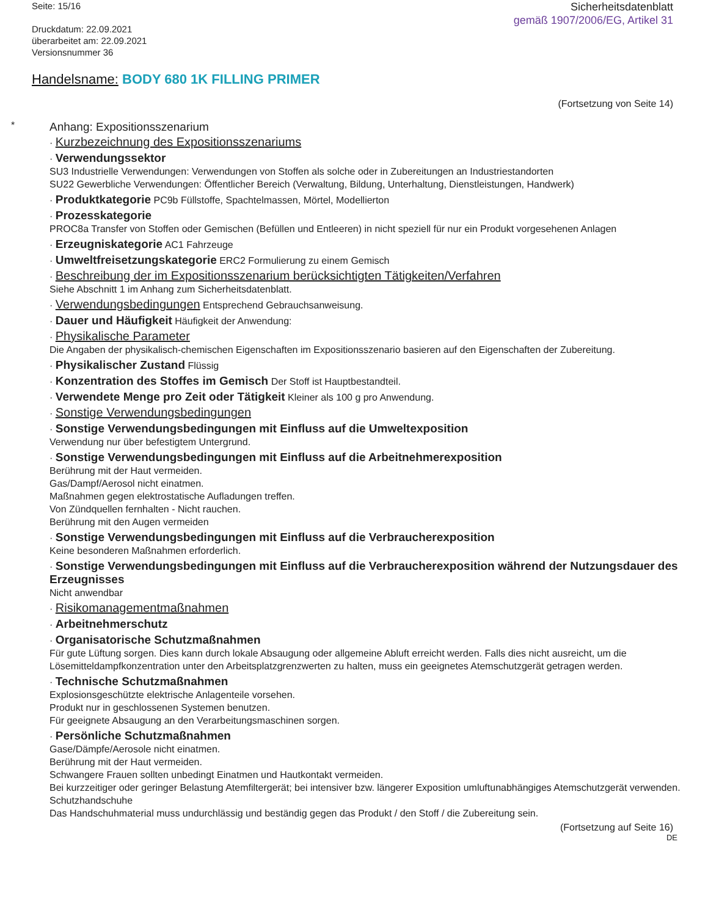Seite: 15/16
Druckdatum: 22.09.2021
überarbeitet am: 22.09.2021
Versionsnummer 36
Sicherheitsdatenblatt
gemäß 1907/2006/EG, Artikel 31
Handelsname: BODY 680 1K FILLING PRIMER
(Fortsetzung von Seite 14)
*
Anhang: Expositionsszenarium
· Kurzbezeichnung des Expositionsszenariums
· Verwendungssektor
SU3 Industrielle Verwendungen: Verwendungen von Stoffen als solche oder in Zubereitungen an Industriestandorten
SU22 Gewerbliche Verwendungen: Öffentlicher Bereich (Verwaltung, Bildung, Unterhaltung, Dienstleistungen, Handwerk)
· Produktkategorie PC9b Füllstoffe, Spachtelmassen, Mörtel, Modellierton
· Prozesskategorie
PROC8a Transfer von Stoffen oder Gemischen (Befüllen und Entleeren) in nicht speziell für nur ein Produkt vorgesehenen Anlagen
· Erzeugniskategorie AC1 Fahrzeuge
· Umweltfreisetzungskategorie ERC2 Formulierung zu einem Gemisch
· Beschreibung der im Expositionsszenarium berücksichtigten Tätigkeiten/Verfahren
Siehe Abschnitt 1 im Anhang zum Sicherheitsdatenblatt.
· Verwendungsbedingungen Entsprechend Gebrauchsanweisung.
· Dauer und Häufigkeit Häufigkeit der Anwendung:
· Physikalische Parameter
Die Angaben der physikalisch-chemischen Eigenschaften im Expositionsszenario basieren auf den Eigenschaften der Zubereitung.
· Physikalischer Zustand Flüssig
· Konzentration des Stoffes im Gemisch Der Stoff ist Hauptbestandteil.
· Verwendete Menge pro Zeit oder Tätigkeit Kleiner als 100 g pro Anwendung.
· Sonstige Verwendungsbedingungen
· Sonstige Verwendungsbedingungen mit Einfluss auf die Umweltexposition
Verwendung nur über befestigtem Untergrund.
· Sonstige Verwendungsbedingungen mit Einfluss auf die Arbeitnehmerexposition
Berührung mit der Haut vermeiden.
Gas/Dampf/Aerosol nicht einatmen.
Maßnahmen gegen elektrostatische Aufladungen treffen.
Von Zündquellen fernhalten - Nicht rauchen.
Berührung mit den Augen vermeiden
· Sonstige Verwendungsbedingungen mit Einfluss auf die Verbraucherexposition
Keine besonderen Maßnahmen erforderlich.
· Sonstige Verwendungsbedingungen mit Einfluss auf die Verbraucherexposition während der Nutzungsdauer des Erzeugnisses
Nicht anwendbar
· Risikomanagementmaßnahmen
· Arbeitnehmerschutz
· Organisatorische Schutzmaßnahmen
Für gute Lüftung sorgen. Dies kann durch lokale Absaugung oder allgemeine Abluft erreicht werden. Falls dies nicht ausreicht, um die Lösemitteldampfkonzentration unter den Arbeitsplatzgrenzwerten zu halten, muss ein geeignetes Atemschutzgerät getragen werden.
· Technische Schutzmaßnahmen
Explosionsgeschützte elektrische Anlagenteile vorsehen.
Produkt nur in geschlossenen Systemen benutzen.
Für geeignete Absaugung an den Verarbeitungsmaschinen sorgen.
· Persönliche Schutzmaßnahmen
Gase/Dämpfe/Aerosole nicht einatmen.
Berührung mit der Haut vermeiden.
Schwangere Frauen sollten unbedingt Einatmen und Hautkontakt vermeiden.
Bei kurzzeitiger oder geringer Belastung Atemfiltergerät; bei intensiver bzw. längerer Exposition umluftunabhängiges Atemschutzgerät verwenden.
Schutzhandschuhe
Das Handschuhmaterial muss undurchlässig und beständig gegen das Produkt / den Stoff / die Zubereitung sein.
(Fortsetzung auf Seite 16)
DE